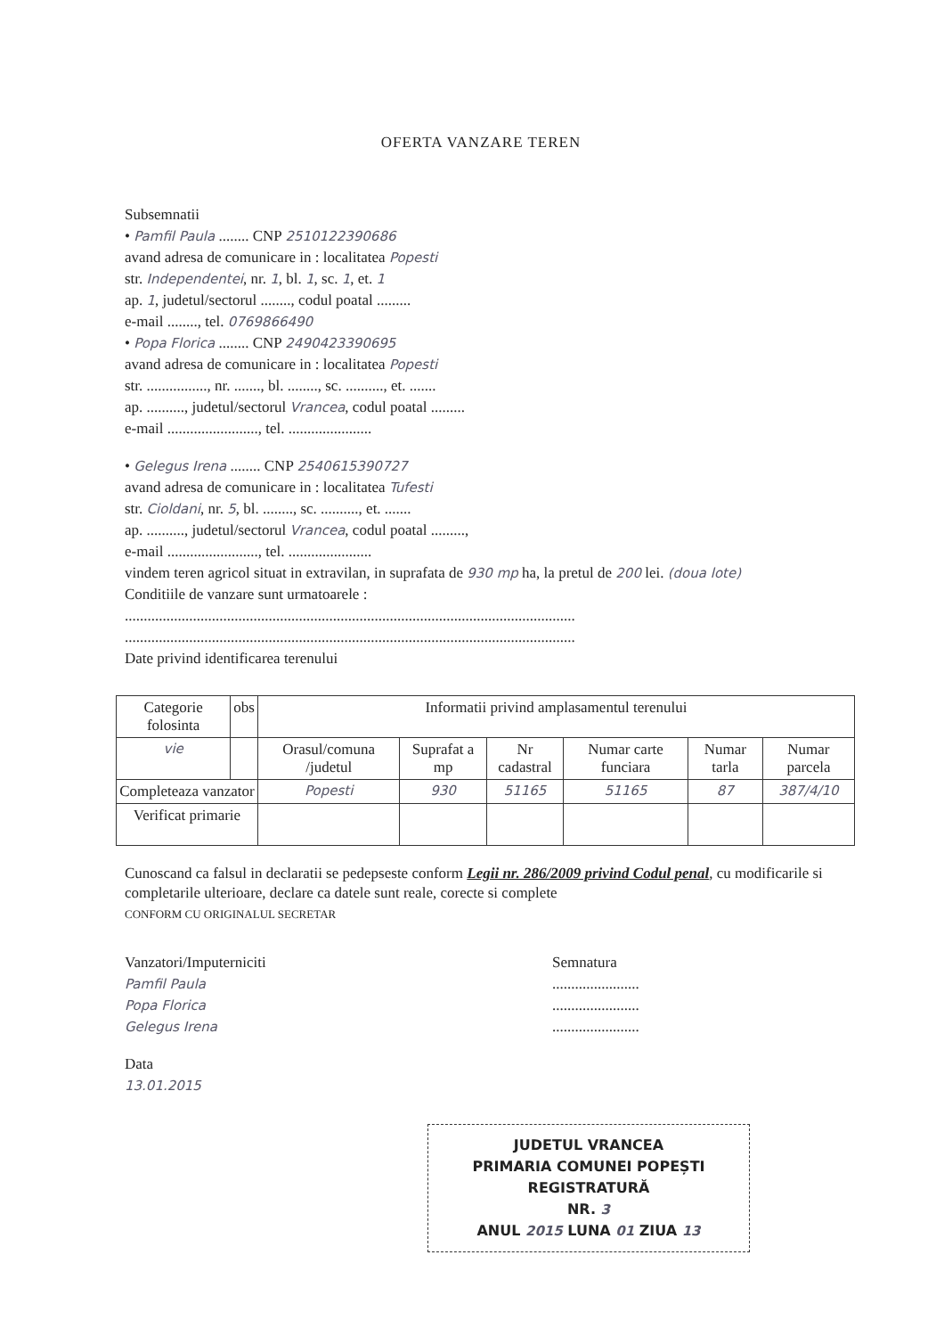OFERTA VANZARE TEREN
Subsemnatii
• Pamfil Paula ........ CNP 2510122390686
avand adresa de comunicare in : localitatea Popesti
str. Independentei, nr. 1, bl. 1, sc. 1, et. 1
ap. 1, judetul/sectorul ........, codul poatal .........
e-mail ........, tel. 0769866490
• Popa Florica ........ CNP 2490423390695
avand adresa de comunicare in : localitatea Popesti
str. ................, nr. ......., bl. ........, sc. .........., et. .......
ap. .........., judetul/sectorul Vrancea, codul poatal .........
e-mail ........................, tel. ......................
• Gelegus Irena ........ CNP 2540615390727
avand adresa de comunicare in : localitatea Tufesti
str. Cioldani, nr. 5, bl. ........, sc. .........., et. .......
ap. .........., judetul/sectorul Vrancea, codul poatal .........,
e-mail ........................, tel. ......................
vindem teren agricol situat in extravilan, in suprafata de 930 mp ha, la pretul de 200 lei. (doua lote)
Conditiile de vanzare sunt urmatoarele :
.......................................................................................................................
.......................................................................................................................
Date privind identificarea terenului
| Categorie folosinta | obs | Informatii privind amplasamentul terenului | | | | | |
| vie | | Orasul/comuna /judetul | Suprafat a mp | Nr cadastral | Numar carte funciara | Numar tarla | Numar parcela |
| Completeaza vanzator | | Popesti | 930 | 51165 | 51165 | 87 | 387/4/10 |
| Verificat primarie | | | | | | | |
Cunoscand ca falsul in declaratii se pedepseste conform Legii nr. 286/2009 privind Codul penal, cu modificarile si completarile ulterioare, declare ca datele sunt reale, corecte si complete
CONFORM CU ORIGINALUL SECRETAR
Vanzatori/Imputerniciti
Pamfil Paula
Popa Florica
Gelegus Irena
Data
13.01.2015
Semnatura
.......................
.......................
.......................
JUDETUL VRANCEA
PRIMARIA COMUNEI POPEȘTI
REGISTRATURĂ
NR. 3
ANUL 2015 LUNA 01 ZIUA 13